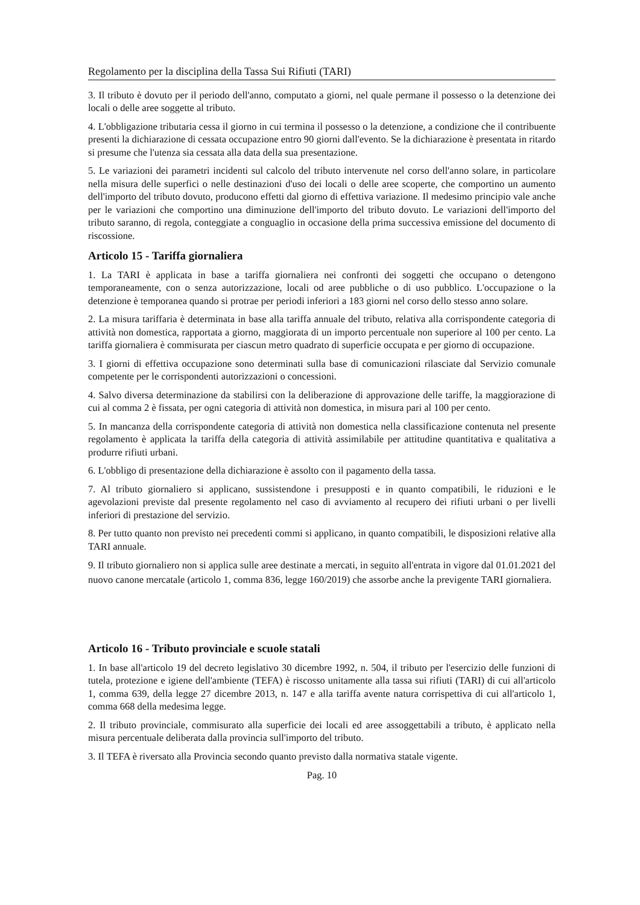Regolamento per la disciplina della Tassa Sui Rifiuti (TARI)
3. Il tributo è dovuto per il periodo dell'anno, computato a giorni, nel quale permane il possesso o la detenzione dei locali o delle aree soggette al tributo.
4. L'obbligazione tributaria cessa il giorno in cui termina il possesso o la detenzione, a condizione che il contribuente presenti la dichiarazione di cessata occupazione entro 90 giorni dall'evento. Se la dichiarazione è presentata in ritardo si presume che l'utenza sia cessata alla data della sua presentazione.
5. Le variazioni dei parametri incidenti sul calcolo del tributo intervenute nel corso dell'anno solare, in particolare nella misura delle superfici o nelle destinazioni d'uso dei locali o delle aree scoperte, che comportino un aumento dell'importo del tributo dovuto, producono effetti dal giorno di effettiva variazione. Il medesimo principio vale anche per le variazioni che comportino una diminuzione dell'importo del tributo dovuto. Le variazioni dell'importo del tributo saranno, di regola, conteggiate a conguaglio in occasione della prima successiva emissione del documento di riscossione.
Articolo 15 - Tariffa giornaliera
1. La TARI è applicata in base a tariffa giornaliera nei confronti dei soggetti che occupano o detengono temporaneamente, con o senza autorizzazione, locali od aree pubbliche o di uso pubblico. L'occupazione o la detenzione è temporanea quando si protrae per periodi inferiori a 183 giorni nel corso dello stesso anno solare.
2. La misura tariffaria è determinata in base alla tariffa annuale del tributo, relativa alla corrispondente categoria di attività non domestica, rapportata a giorno, maggiorata di un importo percentuale non superiore al 100 per cento. La tariffa giornaliera è commisurata per ciascun metro quadrato di superficie occupata e per giorno di occupazione.
3. I giorni di effettiva occupazione sono determinati sulla base di comunicazioni rilasciate dal Servizio comunale competente per le corrispondenti autorizzazioni o concessioni.
4. Salvo diversa determinazione da stabilirsi con la deliberazione di approvazione delle tariffe, la maggiorazione di cui al comma 2 è fissata, per ogni categoria di attività non domestica, in misura pari al 100 per cento.
5. In mancanza della corrispondente categoria di attività non domestica nella classificazione contenuta nel presente regolamento è applicata la tariffa della categoria di attività assimilabile per attitudine quantitativa e qualitativa a produrre rifiuti urbani.
6. L'obbligo di presentazione della dichiarazione è assolto con il pagamento della tassa.
7. Al tributo giornaliero si applicano, sussistendone i presupposti e in quanto compatibili, le riduzioni e le agevolazioni previste dal presente regolamento nel caso di avviamento al recupero dei rifiuti urbani o per livelli inferiori di prestazione del servizio.
8. Per tutto quanto non previsto nei precedenti commi si applicano, in quanto compatibili, le disposizioni relative alla TARI annuale.
9. Il tributo giornaliero non si applica sulle aree destinate a mercati, in seguito all'entrata in vigore dal 01.01.2021 del nuovo canone mercatale (articolo 1, comma 836, legge 160/2019) che assorbe anche la previgente TARI giornaliera.
Articolo 16 - Tributo provinciale e scuole statali
1. In base all'articolo 19 del decreto legislativo 30 dicembre 1992, n. 504, il tributo per l'esercizio delle funzioni di tutela, protezione e igiene dell'ambiente (TEFA) è riscosso unitamente alla tassa sui rifiuti (TARI) di cui all'articolo 1, comma 639, della legge 27 dicembre 2013, n. 147 e alla tariffa avente natura corrispettiva di cui all'articolo 1, comma 668 della medesima legge.
2. Il tributo provinciale, commisurato alla superficie dei locali ed aree assoggettabili a tributo, è applicato nella misura percentuale deliberata dalla provincia sull'importo del tributo.
3. Il TEFA è riversato alla Provincia secondo quanto previsto dalla normativa statale vigente.
Pag. 10